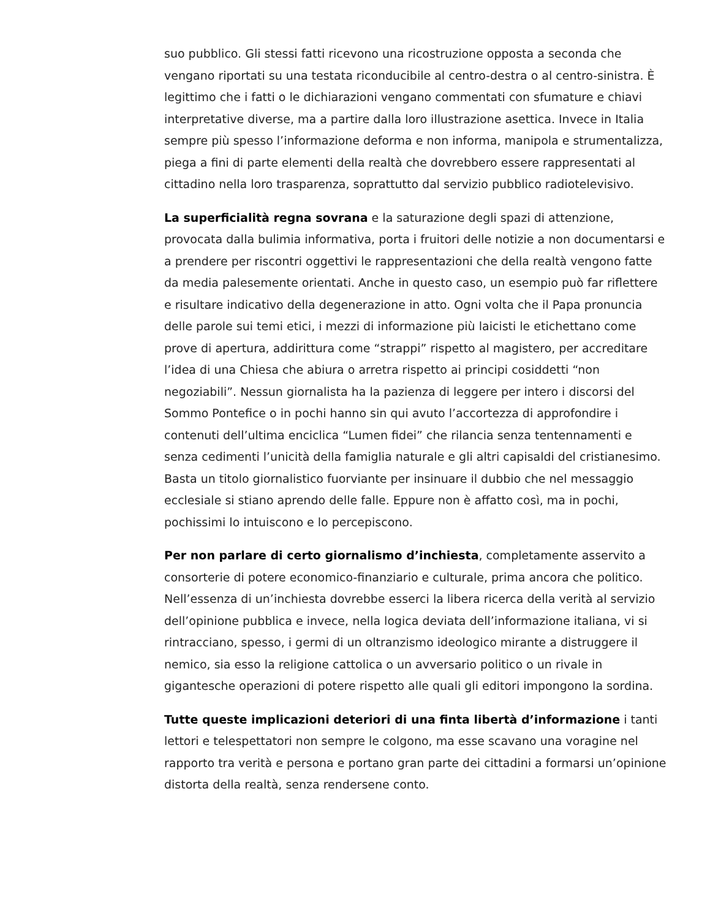suo pubblico. Gli stessi fatti ricevono una ricostruzione opposta a seconda che vengano riportati su una testata riconducibile al centro-destra o al centro-sinistra. È legittimo che i fatti o le dichiarazioni vengano commentati con sfumature e chiavi interpretative diverse, ma a partire dalla loro illustrazione asettica. Invece in Italia sempre più spesso l’informazione deforma e non informa, manipola e strumentalizza, piega a fini di parte elementi della realtà che dovrebbero essere rappresentati al cittadino nella loro trasparenza, soprattutto dal servizio pubblico radiotelevisivo.
La superficialità regna sovrana e la saturazione degli spazi di attenzione, provocata dalla bulimia informativa, porta i fruitori delle notizie a non documentarsi e a prendere per riscontri oggettivi le rappresentazioni che della realtà vengono fatte da media palesemente orientati. Anche in questo caso, un esempio può far riflettere e risultare indicativo della degenerazione in atto. Ogni volta che il Papa pronuncia delle parole sui temi etici, i mezzi di informazione più laicisti le etichettano come prove di apertura, addirittura come “strappi” rispetto al magistero, per accreditare l’idea di una Chiesa che abiura o arretra rispetto ai principi cosiddetti “non negoziabili”. Nessun giornalista ha la pazienza di leggere per intero i discorsi del Sommo Pontefice o in pochi hanno sin qui avuto l’accortezza di approfondire i contenuti dell’ultima enciclica “Lumen fidei” che rilancia senza tentennamenti e senza cedimenti l’unicità della famiglia naturale e gli altri capisaldi del cristianesimo. Basta un titolo giornalistico fuorviante per insinuare il dubbio che nel messaggio ecclesiale si stiano aprendo delle falle. Eppure non è affatto così, ma in pochi, pochissimi lo intuiscono e lo percepiscono.
Per non parlare di certo giornalismo d’inchiesta, completamente asservito a consorterie di potere economico-finanziario e culturale, prima ancora che politico. Nell’essenza di un’inchiesta dovrebbe esserci la libera ricerca della verità al servizio dell’opinione pubblica e invece, nella logica deviata dell’informazione italiana, vi si rintracciano, spesso, i germi di un oltranzismo ideologico mirante a distruggere il nemico, sia esso la religione cattolica o un avversario politico o un rivale in gigantesche operazioni di potere rispetto alle quali gli editori impongono la sordina.
Tutte queste implicazioni deteriori di una finta libertà d’informazione i tanti lettori e telespettatori non sempre le colgono, ma esse scavano una voragine nel rapporto tra verità e persona e portano gran parte dei cittadini a formarsi un’opinione distorta della realtà, senza rendersene conto.